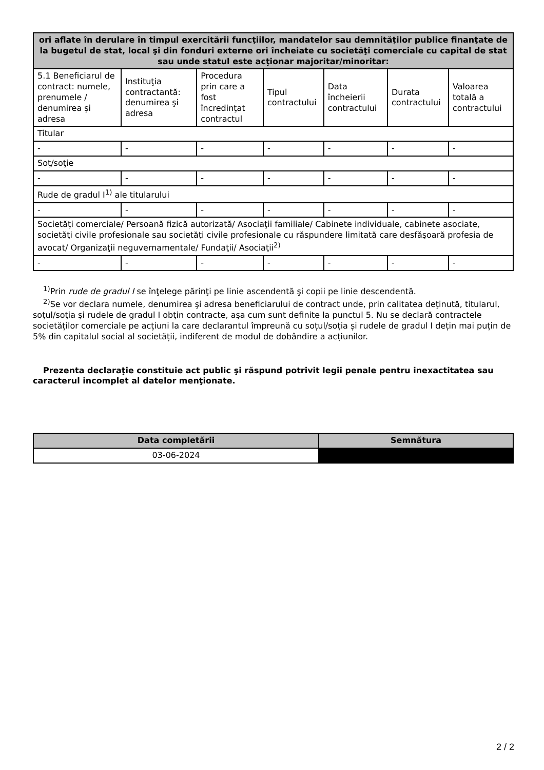| ori aflate în derulare în timpul exercitării funcţiilor, mandatelor sau demnităţilor publice finanţate de la bugetul de stat, local şi din fonduri externe ori încheiate cu societăţi comerciale cu capital de stat sau unde statul este acţionar majoritar/minoritar: | | | | | | |
| --- | --- | --- | --- | --- | --- | --- |
| 5.1 Beneficiarul de contract: numele, prenumele / denumirea şi adresa | Instituţia contractantă: denumirea şi adresa | Procedura prin care a fost încredinţat contractul | Tipul contractului | Data încheierii contractului | Durata contractului | Valoarea totală a contractului |
| Titular | | | | | | |
| - | - | - | - | - | - | - |
| Soţ/soţie | | | | | | |
| - | - | - | - | - | - | - |
| Rude de gradul I<sup>1)</sup> ale titularului | | | | | | |
| - | - | - | - | - | - | - |
| Societăţi comerciale/ Persoană fizică autorizată/ Asociaţii familiale/ Cabinete individuale, cabinete asociate, societăţi civile profesionale sau societăţi civile profesionale cu răspundere limitată care desfăşoară profesia de avocat/ Organizaţii neguvernamentale/ Fundaţii/ Asociaţii<sup>2)</sup> | | | | | | |
| - | - | - | - | - | - | - |
<sup>1)</sup> Prin rude de gradul I se înţelege părinţi pe linie ascendentă şi copii pe linie descendentă.
<sup>2)</sup> Se vor declara numele, denumirea şi adresa beneficiarului de contract unde, prin calitatea deţinută, titularul, soţul/soţia şi rudele de gradul I obţin contracte, aşa cum sunt definite la punctul 5. Nu se declară contractele societăților comerciale pe acțiuni la care declarantul împreună cu soțul/soția și rudele de gradul I dețin mai puțin de 5% din capitalul social al societății, indiferent de modul de dobândire a acțiunilor.
Prezenta declaraţie constituie act public şi răspund potrivit legii penale pentru inexactitatea sau caracterul incomplet al datelor menţionate.
| Data completării | Semnătura |
| --- | --- |
| 03-06-2024 | |
2 / 2